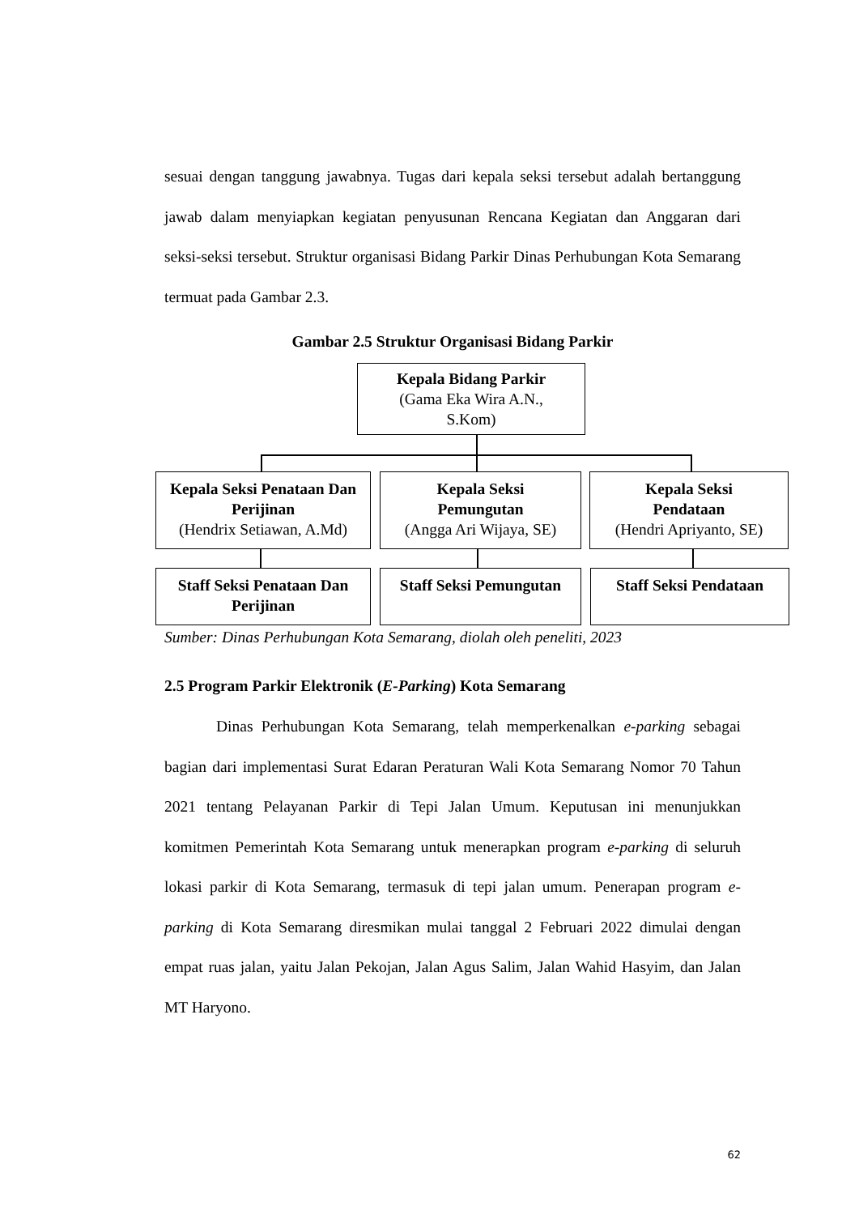sesuai dengan tanggung jawabnya. Tugas dari kepala seksi tersebut adalah bertanggung jawab dalam menyiapkan kegiatan penyusunan Rencana Kegiatan dan Anggaran dari seksi-seksi tersebut. Struktur organisasi Bidang Parkir Dinas Perhubungan Kota Semarang termuat pada Gambar 2.3.
Gambar 2.5 Struktur Organisasi Bidang Parkir
Kepala Bidang Parkir
(Gama Eka Wira A.N.,
S.Kom)
Kepala Seksi Penataan Dan Perijinan
(Hendrix Setiawan, A.Md)
Kepala Seksi
Pemungutan
(Angga Ari Wijaya, SE)
Kepala Seksi
Pendataan
(Hendri Apriyanto, SE)
Staff Seksi Penataan Dan Perijinan
Staff Seksi Pemungutan
Staff Seksi Pendataan
Sumber: Dinas Perhubungan Kota Semarang, diolah oleh peneliti, 2023
2.5 Program Parkir Elektronik (E-Parking) Kota Semarang
Dinas Perhubungan Kota Semarang, telah memperkenalkan e-parking sebagai bagian dari implementasi Surat Edaran Peraturan Wali Kota Semarang Nomor 70 Tahun 2021 tentang Pelayanan Parkir di Tepi Jalan Umum. Keputusan ini menunjukkan komitmen Pemerintah Kota Semarang untuk menerapkan program e-parking di seluruh lokasi parkir di Kota Semarang, termasuk di tepi jalan umum. Penerapan program e-parking di Kota Semarang diresmikan mulai tanggal 2 Februari 2022 dimulai dengan empat ruas jalan, yaitu Jalan Pekojan, Jalan Agus Salim, Jalan Wahid Hasyim, dan Jalan MT Haryono.
62